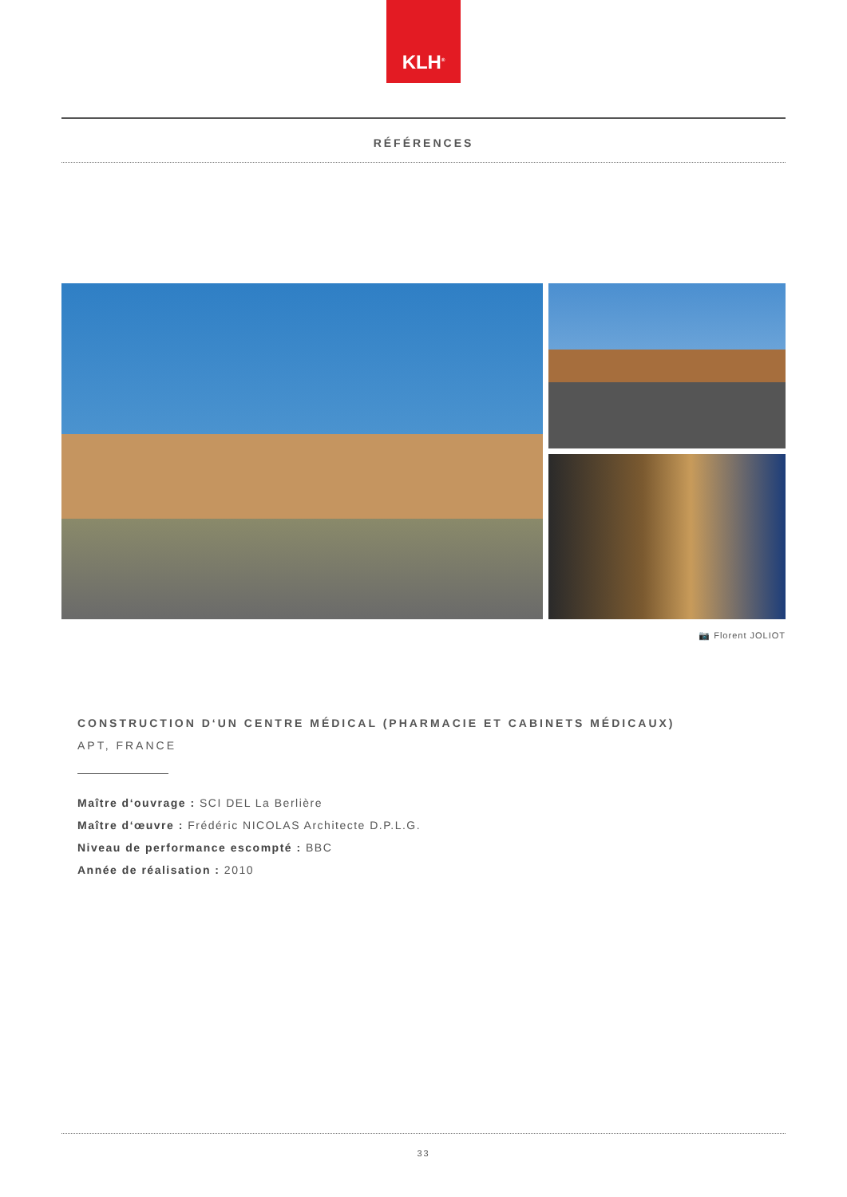KLH<sup>®</sup>
RÉFÉRENCES
📷 Florent JOLIOT
CONSTRUCTION D‘UN CENTRE MÉDICAL (PHARMACIE ET CABINETS MÉDICAUX)
APT, FRANCE
Maître d‘ouvrage : SCI DEL La Berlière
Maître d‘œuvre : Frédéric NICOLAS Architecte D.P.L.G.
Niveau de performance escompté : BBC
Année de réalisation : 2010
33